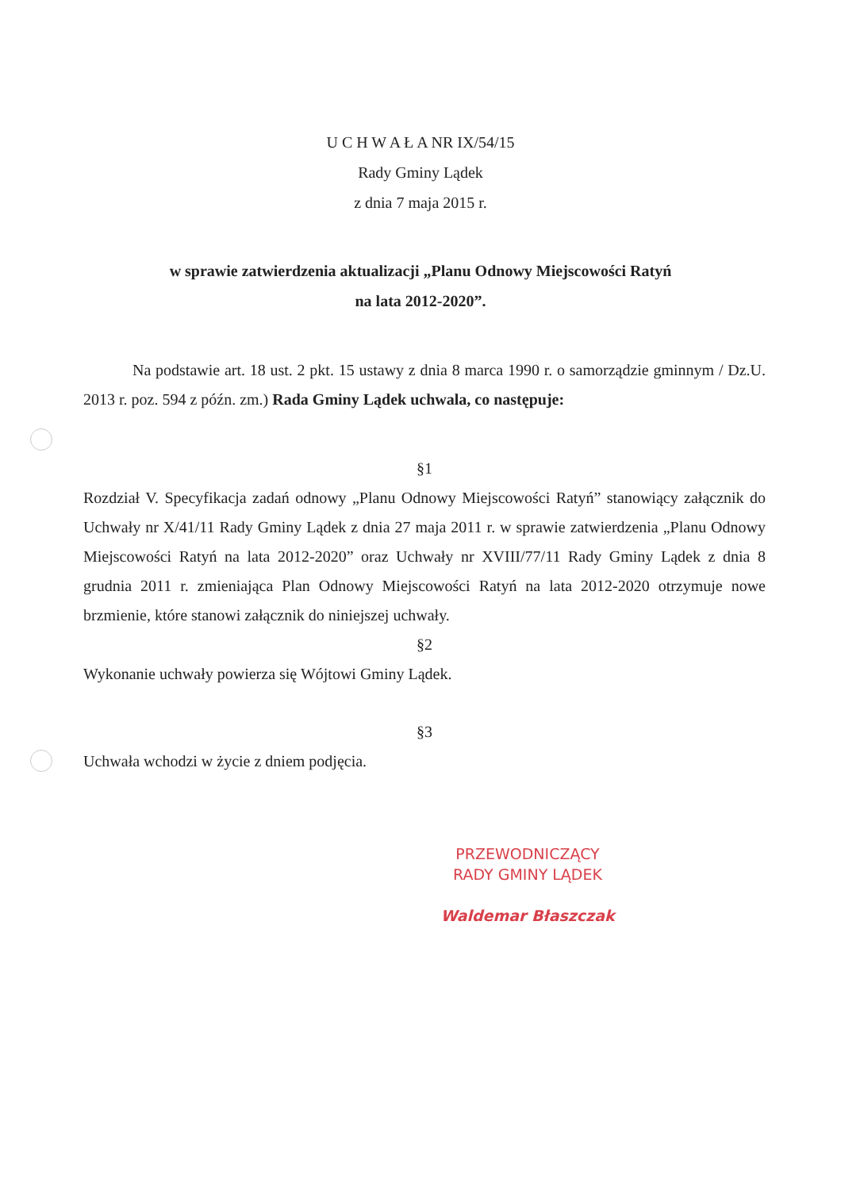U C H W A Ł A NR IX/54/15
Rady Gminy Lądek
z dnia 7 maja 2015 r.
w sprawie zatwierdzenia aktualizacji „Planu Odnowy Miejscowości Ratyń
na lata 2012-2020”.
Na podstawie art. 18 ust. 2 pkt. 15 ustawy z dnia 8 marca 1990 r. o samorządzie gminnym / Dz.U. 2013 r. poz. 594 z późn. zm.) Rada Gminy Lądek uchwala, co następuje:
§1
Rozdział V. Specyfikacja zadań odnowy „Planu Odnowy Miejscowości Ratyń” stanowiący załącznik do Uchwały nr X/41/11 Rady Gminy Lądek z dnia 27 maja 2011 r. w sprawie zatwierdzenia „Planu Odnowy Miejscowości Ratyń na lata 2012-2020” oraz Uchwały nr XVIII/77/11 Rady Gminy Lądek z dnia 8 grudnia 2011 r. zmieniająca Plan Odnowy Miejscowości Ratyń na lata 2012-2020 otrzymuje nowe brzmienie, które stanowi załącznik do niniejszej uchwały.
§2
Wykonanie uchwały powierza się Wójtowi Gminy Lądek.
§3
Uchwała wchodzi w życie z dniem podjęcia.
PRZEWODNICZĄCY
RADY GMINY LĄDEK
Waldemar Błaszczak